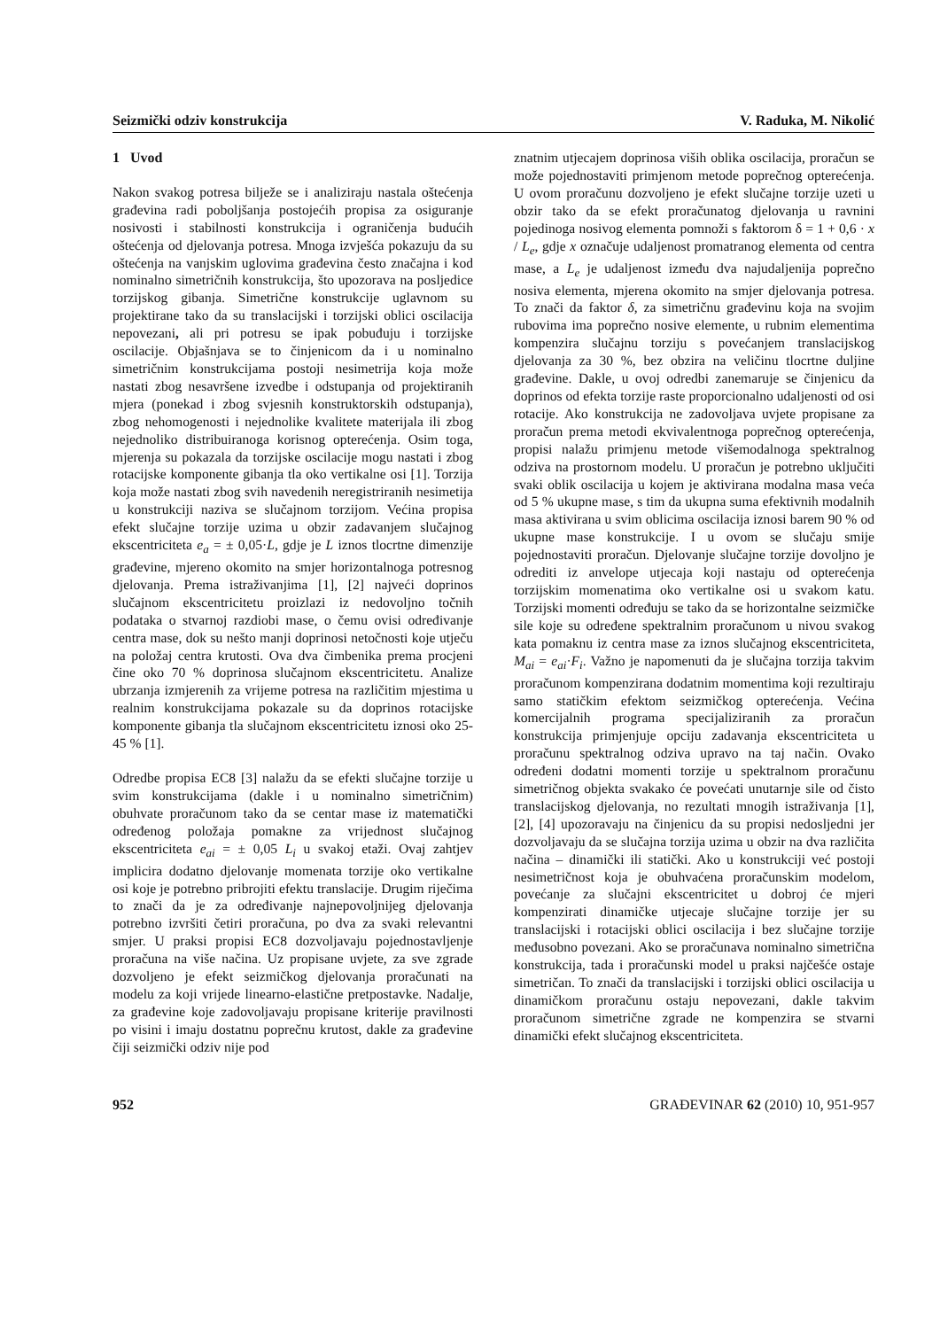Seizmički odziv konstrukcija V. Raduka, M. Nikolić
1 Uvod
Nakon svakog potresa bilježe se i analiziraju nastala oštećenja građevina radi poboljšanja postojećih propisa za osiguranje nosivosti i stabilnosti konstrukcija i ograničenja budućih oštećenja od djelovanja potresa. Mnoga izvješća pokazuju da su oštećenja na vanjskim uglovima građevina često značajna i kod nominalno simetričnih konstrukcija, što upozorava na posljedice torzijskog gibanja. Simetrične konstrukcije uglavnom su projektirane tako da su translacijski i torzijski oblici oscilacija nepovezani, ali pri potresu se ipak pobuđuju i torzijske oscilacije. Objašnjava se to činjenicom da i u nominalno simetričnim konstrukcijama postoji nesimetrija koja može nastati zbog nesavršene izvedbe i odstupanja od projektiranih mjera (ponekad i zbog svjesnih konstruktorskih odstupanja), zbog nehomogenosti i nejednolike kvalitete materijala ili zbog nejednoliko distribuiranoga korisnog opterećenja. Osim toga, mjerenja su pokazala da torzijske oscilacije mogu nastati i zbog rotacijske komponente gibanja tla oko vertikalne osi [1]. Torzija koja može nastati zbog svih navedenih neregistriranih nesimetija u konstrukciji naziva se slučajnom torzijom. Većina propisa efekt slučajne torzije uzima u obzir zadavanjem slučajnog ekscentriciteta e<sub>a</sub> = ± 0,05·L, gdje je L iznos tlocrtne dimenzije građevine, mjereno okomito na smjer horizontalnoga potresnog djelovanja. Prema istraživanjima [1], [2] najveći doprinos slučajnom ekscentricitetu proizlazi iz nedovoljno točnih podataka o stvarnoj razdiobi mase, o čemu ovisi određivanje centra mase, dok su nešto manji doprinosi netočnosti koje utječu na položaj centra krutosti. Ova dva čimbenika prema procjeni čine oko 70 % doprinosa slučajnom ekscentricitetu. Analize ubrzanja izmjerenih za vrijeme potresa na različitim mjestima u realnim konstrukcijama pokazale su da doprinos rotacijske komponente gibanja tla slučajnom ekscentricitetu iznosi oko 25-45 % [1].
Odredbe propisa EC8 [3] nalažu da se efekti slučajne torzije u svim konstrukcijama (dakle i u nominalno simetričnim) obuhvate proračunom tako da se centar mase iz matematički određenog položaja pomakne za vrijednost slučajnog ekscentriciteta e<sub>ai</sub> = ± 0,05 L<sub>i</sub> u svakoj etaži. Ovaj zahtjev implicira dodatno djelovanje momenata torzije oko vertikalne osi koje je potrebno pribrojiti efektu translacije. Drugim riječima to znači da je za određivanje najnepovoljnijeg djelovanja potrebno izvršiti četiri proračuna, po dva za svaki relevantni smjer. U praksi propisi EC8 dozvoljavaju pojednostavljenje proračuna na više načina. Uz propisane uvjete, za sve zgrade dozvoljeno je efekt seizmičkog djelovanja proračunati na modelu za koji vrijede linearno-elastične pretpostavke. Nadalje, za građevine koje zadovoljavaju propisane kriterije pravilnosti po visini i imaju dostatnu poprečnu krutost, dakle za građevine čiji seizmički odziv nije pod
znatnim utjecajem doprinosa viših oblika oscilacija, proračun se može pojednostaviti primjenom metode poprečnog opterećenja. U ovom proračunu dozvoljeno je efekt slučajne torzije uzeti u obzir tako da se efekt proračunatog djelovanja u ravnini pojedinoga nosivog elementa pomnoži s faktorom δ = 1 + 0,6 · x / L<sub>e</sub>, gdje x označuje udaljenost promatranog elementa od centra mase, a L<sub>e</sub> je udaljenost između dva najudaljenija poprečno nosiva elementa, mjerena okomito na smjer djelovanja potresa. To znači da faktor δ, za simetričnu građevinu koja na svojim rubovima ima poprečno nosive elemente, u rubnim elementima kompenzira slučajnu torziju s povećanjem translacijskog djelovanja za 30 %, bez obzira na veličinu tlocrtne duljine građevine. Dakle, u ovoj odredbi zanemaruje se činjenicu da doprinos od efekta torzije raste proporcionalno udaljenosti od osi rotacije. Ako konstrukcija ne zadovoljava uvjete propisane za proračun prema metodi ekvivalentnoga poprečnog opterećenja, propisi nalažu primjenu metode višemodalnoga spektralnog odziva na prostornom modelu. U proračun je potrebno uključiti svaki oblik oscilacija u kojem je aktivirana modalna masa veća od 5 % ukupne mase, s tim da ukupna suma efektivnih modalnih masa aktivirana u svim oblicima oscilacija iznosi barem 90 % od ukupne mase konstrukcije. I u ovom se slučaju smije pojednostaviti proračun. Djelovanje slučajne torzije dovoljno je odrediti iz anvelope utjecaja koji nastaju od opterećenja torzijskim momenatima oko vertikalne osi u svakom katu. Torzijski momenti određuju se tako da se horizontalne seizmičke sile koje su određene spektralnim proračunom u nivou svakog kata pomaknu iz centra mase za iznos slučajnog ekscentriciteta, M<sub>ai</sub> = e<sub>ai</sub>·F<sub>i</sub>. Važno je napomenuti da je slučajna torzija takvim proračunom kompenzirana dodatnim momentima koji rezultiraju samo statičkim efektom seizmičkog opterećenja. Većina komercijalnih programa specijaliziranih za proračun konstrukcija primjenjuje opciju zadavanja ekscentriciteta u proračunu spektralnog odziva upravo na taj način. Ovako određeni dodatni momenti torzije u spektralnom proračunu simetričnog objekta svakako će povećati unutarnje sile od čisto translacijskog djelovanja, no rezultati mnogih istraživanja [1], [2], [4] upozoravaju na činjenicu da su propisi nedosljedni jer dozvoljavaju da se slučajna torzija uzima u obzir na dva različita načina – dinamički ili statički. Ako u konstrukciji već postoji nesimetričnost koja je obuhvaćena proračunskim modelom, povećanje za slučajni ekscentricitet u dobroj će mjeri kompenzirati dinamičke utjecaje slučajne torzije jer su translacijski i rotacijski oblici oscilacija i bez slučajne torzije međusobno povezani. Ako se proračunava nominalno simetrična konstrukcija, tada i proračunski model u praksi najčešće ostaje simetričan. To znači da translacijski i torzijski oblici oscilacija u dinamičkom proračunu ostaju nepovezani, dakle takvim proračunom simetrične zgrade ne kompenzira se stvarni dinamički efekt slučajnog ekscentriciteta.
952 GRAĐEVINAR 62 (2010) 10, 951-957